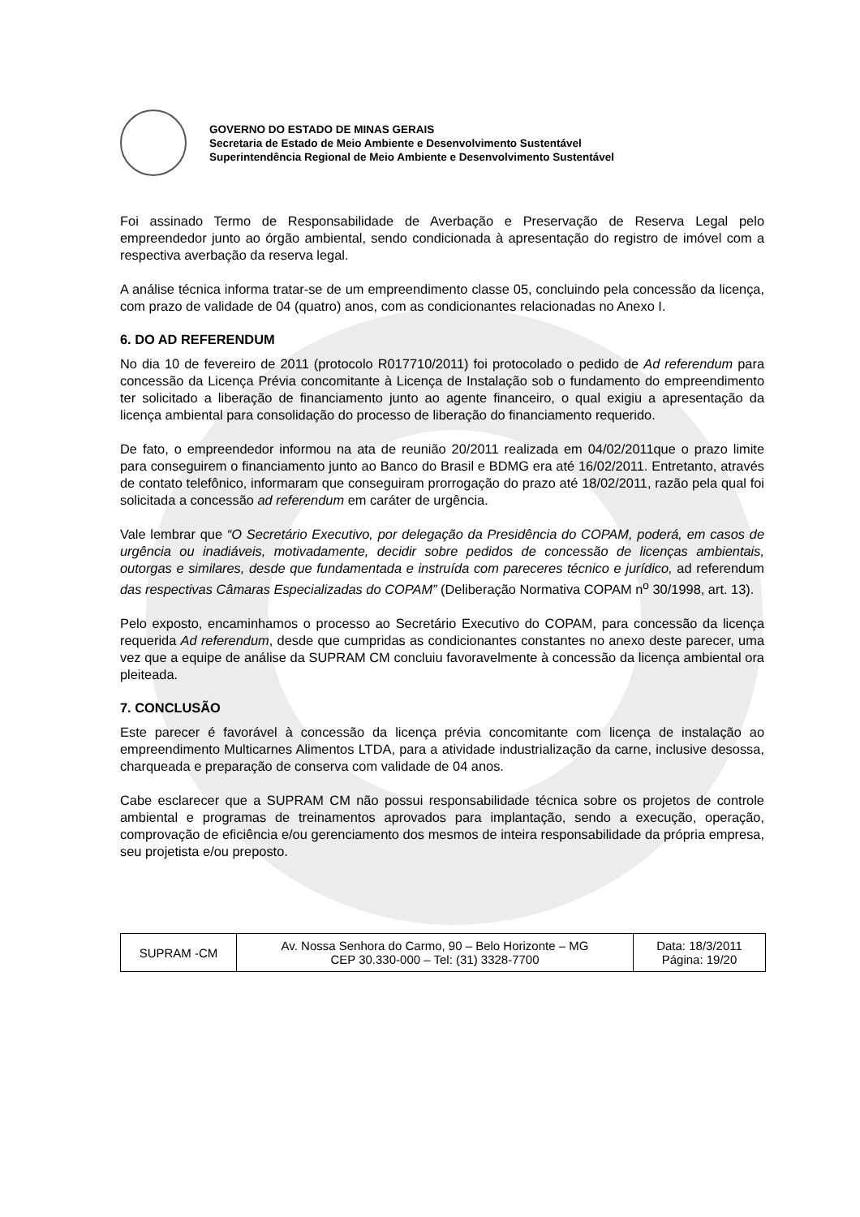GOVERNO DO ESTADO DE MINAS GERAIS
Secretaria de Estado de Meio Ambiente e Desenvolvimento Sustentável
Superintendência Regional de Meio Ambiente e Desenvolvimento Sustentável
Foi assinado Termo de Responsabilidade de Averbação e Preservação de Reserva Legal pelo empreendedor junto ao órgão ambiental, sendo condicionada à apresentação do registro de imóvel com a respectiva averbação da reserva legal.
A análise técnica informa tratar-se de um empreendimento classe 05, concluindo pela concessão da licença, com prazo de validade de 04 (quatro) anos, com as condicionantes relacionadas no Anexo I.
6. DO AD REFERENDUM
No dia 10 de fevereiro de 2011 (protocolo R017710/2011) foi protocolado o pedido de Ad referendum para concessão da Licença Prévia concomitante à Licença de Instalação sob o fundamento do empreendimento ter solicitado a liberação de financiamento junto ao agente financeiro, o qual exigiu a apresentação da licença ambiental para consolidação do processo de liberação do financiamento requerido.
De fato, o empreendedor informou na ata de reunião 20/2011 realizada em 04/02/2011que o prazo limite para conseguirem o financiamento junto ao Banco do Brasil e BDMG era até 16/02/2011. Entretanto, através de contato telefônico, informaram que conseguiram prorrogação do prazo até 18/02/2011, razão pela qual foi solicitada a concessão ad referendum em caráter de urgência.
Vale lembrar que “O Secretário Executivo, por delegação da Presidência do COPAM, poderá, em casos de urgência ou inadiáveis, motivadamente, decidir sobre pedidos de concessão de licenças ambientais, outorgas e similares, desde que fundamentada e instruída com pareceres técnico e jurídico, ad referendum das respectivas Câmaras Especializadas do COPAM” (Deliberação Normativa COPAM n<sup>o</sup> 30/1998, art. 13).
Pelo exposto, encaminhamos o processo ao Secretário Executivo do COPAM, para concessão da licença requerida Ad referendum, desde que cumpridas as condicionantes constantes no anexo deste parecer, uma vez que a equipe de análise da SUPRAM CM concluiu favoravelmente à concessão da licença ambiental ora pleiteada.
7. CONCLUSÃO
Este parecer é favorável à concessão da licença prévia concomitante com licença de instalação ao empreendimento Multicarnes Alimentos LTDA, para a atividade industrialização da carne, inclusive desossa, charqueada e preparação de conserva com validade de 04 anos.
Cabe esclarecer que a SUPRAM CM não possui responsabilidade técnica sobre os projetos de controle ambiental e programas de treinamentos aprovados para implantação, sendo a execução, operação, comprovação de eficiência e/ou gerenciamento dos mesmos de inteira responsabilidade da própria empresa, seu projetista e/ou preposto.
| SUPRAM -CM | Av. Nossa Senhora do Carmo, 90 – Belo Horizonte – MG CEP 30.330-000 – Tel: (31) 3328-7700 | Data: 18/3/2011 Página: 19/20 |